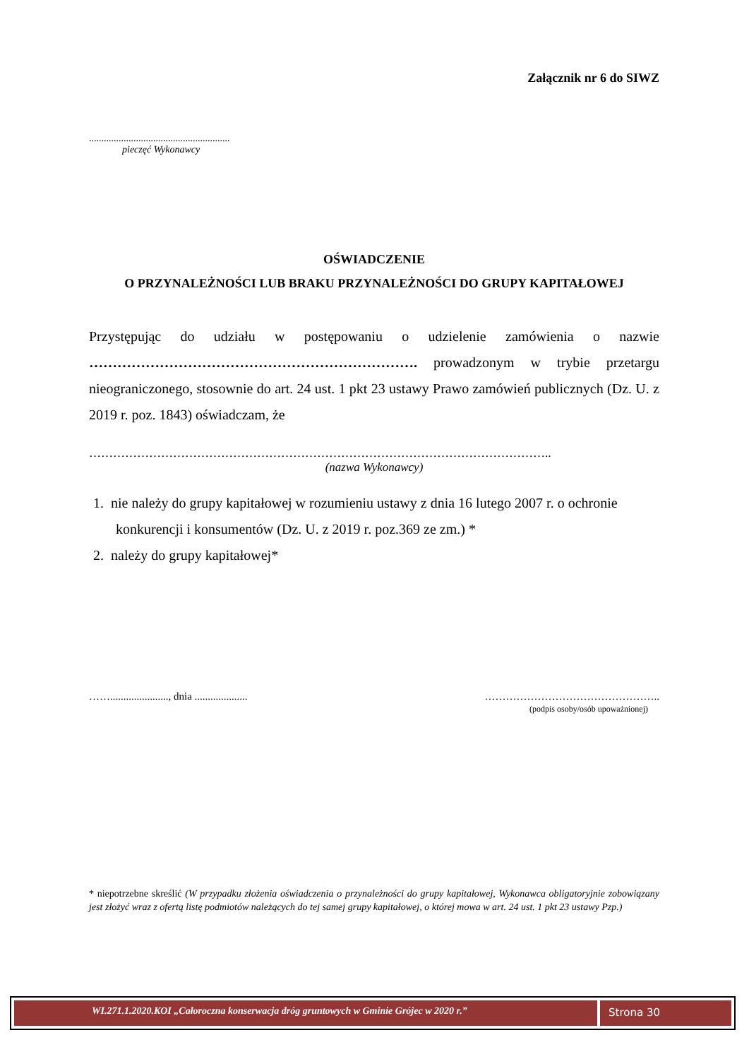Załącznik nr 6 do SIWZ
.........................................................
pieczęć Wykonawcy
OŚWIADCZENIE
O PRZYNALEŻNOŚCI LUB BRAKU PRZYNALEŻNOŚCI DO GRUPY KAPITAŁOWEJ
Przystępując do udziału w postępowaniu o udzielenie zamówienia o nazwie ……………………………………………………………. prowadzonym w trybie przetargu nieograniczonego, stosownie do art. 24 ust. 1 pkt 23 ustawy Prawo zamówień publicznych (Dz. U. z 2019 r. poz. 1843) oświadczam, że
……………………………………………………………………………………………………..
(nazwa Wykonawcy)
1. nie należy do grupy kapitałowej w rozumieniu ustawy z dnia 16 lutego 2007 r. o ochronie
konkurencji i konsumentów (Dz. U. z 2019 r. poz.369 ze zm.) *
2. należy do grupy kapitałowej*
……......................, dnia .................... …………………………………………..
(podpis osoby/osób upoważnionej)
* niepotrzebne skreślić (W przypadku złożenia oświadczenia o przynależności do grupy kapitałowej, Wykonawca obligatoryjnie zobowiązany jest złożyć wraz z ofertą listę podmiotów należących do tej samej grupy kapitałowej, o której mowa w art. 24 ust. 1 pkt 23 ustawy Pzp.)
WI.271.1.2020.KOI „Całoroczna konserwacja dróg gruntowych w Gminie Grójec w 2020 r.”
Strona 30